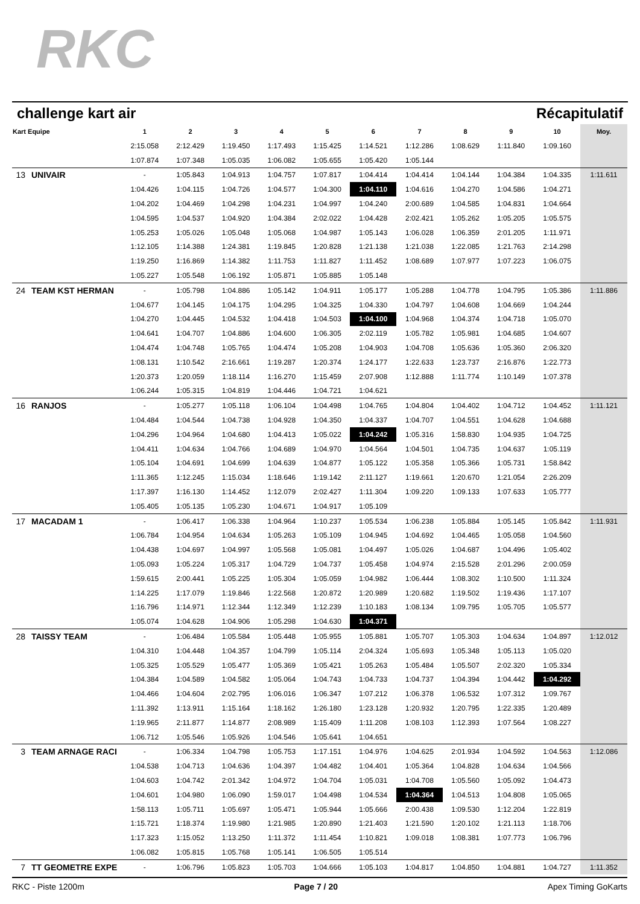RKC
challenge kart air Récapitulatif
| Kart Equipe | | 1 | 2 | 3 | 4 | 5 | 6 | 7 | 8 | 9 | 10 | Moy. |
| --- | --- | --- | --- | --- | --- | --- | --- | --- | --- | --- | --- | --- |
| | | 2:15.058 | 2:12.429 | 1:19.450 | 1:17.493 | 1:15.425 | 1:14.521 | 1:12.286 | 1:08.629 | 1:11.840 | 1:09.160 | |
| | | 1:07.874 | 1:07.348 | 1:05.035 | 1:06.082 | 1:05.655 | 1:05.420 | 1:05.144 | | | | |
| 13 | UNIVAIR | - | 1:05.843 | 1:04.913 | 1:04.757 | 1:07.817 | 1:04.414 | 1:04.414 | 1:04.144 | 1:04.384 | 1:04.335 | 1:11.611 |
| | | 1:04.426 | 1:04.115 | 1:04.726 | 1:04.577 | 1:04.300 | 1:04.110 | 1:04.616 | 1:04.270 | 1:04.586 | 1:04.271 | |
| | | 1:04.202 | 1:04.469 | 1:04.298 | 1:04.231 | 1:04.997 | 1:04.240 | 2:00.689 | 1:04.585 | 1:04.831 | 1:04.664 | |
| | | 1:04.595 | 1:04.537 | 1:04.920 | 1:04.384 | 2:02.022 | 1:04.428 | 2:02.421 | 1:05.262 | 1:05.205 | 1:05.575 | |
| | | 1:05.253 | 1:05.026 | 1:05.048 | 1:05.068 | 1:04.987 | 1:05.143 | 1:06.028 | 1:06.359 | 2:01.205 | 1:11.971 | |
| | | 1:12.105 | 1:14.388 | 1:24.381 | 1:19.845 | 1:20.828 | 1:21.138 | 1:21.038 | 1:22.085 | 1:21.763 | 2:14.298 | |
| | | 1:19.250 | 1:16.869 | 1:14.382 | 1:11.753 | 1:11.827 | 1:11.452 | 1:08.689 | 1:07.977 | 1:07.223 | 1:06.075 | |
| | | 1:05.227 | 1:05.548 | 1:06.192 | 1:05.871 | 1:05.885 | 1:05.148 | | | | | |
| 24 | TEAM KST HERMAN | - | 1:05.798 | 1:04.886 | 1:05.142 | 1:04.911 | 1:05.177 | 1:05.288 | 1:04.778 | 1:04.795 | 1:05.386 | 1:11.886 |
| | | 1:04.677 | 1:04.145 | 1:04.175 | 1:04.295 | 1:04.325 | 1:04.330 | 1:04.797 | 1:04.608 | 1:04.669 | 1:04.244 | |
| | | 1:04.270 | 1:04.445 | 1:04.532 | 1:04.418 | 1:04.503 | 1:04.100 | 1:04.968 | 1:04.374 | 1:04.718 | 1:05.070 | |
| | | 1:04.641 | 1:04.707 | 1:04.886 | 1:04.600 | 1:06.305 | 2:02.119 | 1:05.782 | 1:05.981 | 1:04.685 | 1:04.607 | |
| | | 1:04.474 | 1:04.748 | 1:05.765 | 1:04.474 | 1:05.208 | 1:04.903 | 1:04.708 | 1:05.636 | 1:05.360 | 2:06.320 | |
| | | 1:08.131 | 1:10.542 | 2:16.661 | 1:19.287 | 1:20.374 | 1:24.177 | 1:22.633 | 1:23.737 | 2:16.876 | 1:22.773 | |
| | | 1:20.373 | 1:20.059 | 1:18.114 | 1:16.270 | 1:15.459 | 2:07.908 | 1:12.888 | 1:11.774 | 1:10.149 | 1:07.378 | |
| | | 1:06.244 | 1:05.315 | 1:04.819 | 1:04.446 | 1:04.721 | 1:04.621 | | | | | |
| 16 | RANJOS | - | 1:05.277 | 1:05.118 | 1:06.104 | 1:04.498 | 1:04.765 | 1:04.804 | 1:04.402 | 1:04.712 | 1:04.452 | 1:11.121 |
| | | 1:04.484 | 1:04.544 | 1:04.738 | 1:04.928 | 1:04.350 | 1:04.337 | 1:04.707 | 1:04.551 | 1:04.628 | 1:04.688 | |
| | | 1:04.296 | 1:04.964 | 1:04.680 | 1:04.413 | 1:05.022 | 1:04.242 | 1:05.316 | 1:58.830 | 1:04.935 | 1:04.725 | |
| | | 1:04.411 | 1:04.634 | 1:04.766 | 1:04.689 | 1:04.970 | 1:04.564 | 1:04.501 | 1:04.735 | 1:04.637 | 1:05.119 | |
| | | 1:05.104 | 1:04.691 | 1:04.699 | 1:04.639 | 1:04.877 | 1:05.122 | 1:05.358 | 1:05.366 | 1:05.731 | 1:58.842 | |
| | | 1:11.365 | 1:12.245 | 1:15.034 | 1:18.646 | 1:19.142 | 2:11.127 | 1:19.661 | 1:20.670 | 1:21.054 | 2:26.209 | |
| | | 1:17.397 | 1:16.130 | 1:14.452 | 1:12.079 | 2:02.427 | 1:11.304 | 1:09.220 | 1:09.133 | 1:07.633 | 1:05.777 | |
| | | 1:05.405 | 1:05.135 | 1:05.230 | 1:04.671 | 1:04.917 | 1:05.109 | | | | | |
| 17 | MACADAM 1 | - | 1:06.417 | 1:06.338 | 1:04.964 | 1:10.237 | 1:05.534 | 1:06.238 | 1:05.884 | 1:05.145 | 1:05.842 | 1:11.931 |
| | | 1:06.784 | 1:04.954 | 1:04.634 | 1:05.263 | 1:05.109 | 1:04.945 | 1:04.692 | 1:04.465 | 1:05.058 | 1:04.560 | |
| | | 1:04.438 | 1:04.697 | 1:04.997 | 1:05.568 | 1:05.081 | 1:04.497 | 1:05.026 | 1:04.687 | 1:04.496 | 1:05.402 | |
| | | 1:05.093 | 1:05.224 | 1:05.317 | 1:04.729 | 1:04.737 | 1:05.458 | 1:04.974 | 2:15.528 | 2:01.296 | 2:00.059 | |
| | | 1:59.615 | 2:00.441 | 1:05.225 | 1:05.304 | 1:05.059 | 1:04.982 | 1:06.444 | 1:08.302 | 1:10.500 | 1:11.324 | |
| | | 1:14.225 | 1:17.079 | 1:19.846 | 1:22.568 | 1:20.872 | 1:20.989 | 1:20.682 | 1:19.502 | 1:19.436 | 1:17.107 | |
| | | 1:16.796 | 1:14.971 | 1:12.344 | 1:12.349 | 1:12.239 | 1:10.183 | 1:08.134 | 1:09.795 | 1:05.705 | 1:05.577 | |
| | | 1:05.074 | 1:04.628 | 1:04.906 | 1:05.298 | 1:04.630 | 1:04.371 | | | | | |
| 28 | TAISSY TEAM | - | 1:06.484 | 1:05.584 | 1:05.448 | 1:05.955 | 1:05.881 | 1:05.707 | 1:05.303 | 1:04.634 | 1:04.897 | 1:12.012 |
| | | 1:04.310 | 1:04.448 | 1:04.357 | 1:04.799 | 1:05.114 | 2:04.324 | 1:05.693 | 1:05.348 | 1:05.113 | 1:05.020 | |
| | | 1:05.325 | 1:05.529 | 1:05.477 | 1:05.369 | 1:05.421 | 1:05.263 | 1:05.484 | 1:05.507 | 2:02.320 | 1:05.334 | |
| | | 1:04.384 | 1:04.589 | 1:04.582 | 1:05.064 | 1:04.743 | 1:04.733 | 1:04.737 | 1:04.394 | 1:04.442 | 1:04.292 | |
| | | 1:04.466 | 1:04.604 | 2:02.795 | 1:06.016 | 1:06.347 | 1:07.212 | 1:06.378 | 1:06.532 | 1:07.312 | 1:09.767 | |
| | | 1:11.392 | 1:13.911 | 1:15.164 | 1:18.162 | 1:26.180 | 1:23.128 | 1:20.932 | 1:20.795 | 1:22.335 | 1:20.489 | |
| | | 1:19.965 | 2:11.877 | 1:14.877 | 2:08.989 | 1:15.409 | 1:11.208 | 1:08.103 | 1:12.393 | 1:07.564 | 1:08.227 | |
| | | 1:06.712 | 1:05.546 | 1:05.926 | 1:04.546 | 1:05.641 | 1:04.651 | | | | | |
| 3 | TEAM ARNAGE RACI | - | 1:06.334 | 1:04.798 | 1:05.753 | 1:17.151 | 1:04.976 | 1:04.625 | 2:01.934 | 1:04.592 | 1:04.563 | 1:12.086 |
| | | 1:04.538 | 1:04.713 | 1:04.636 | 1:04.397 | 1:04.482 | 1:04.401 | 1:05.364 | 1:04.828 | 1:04.634 | 1:04.566 | |
| | | 1:04.603 | 1:04.742 | 2:01.342 | 1:04.972 | 1:04.704 | 1:05.031 | 1:04.708 | 1:05.560 | 1:05.092 | 1:04.473 | |
| | | 1:04.601 | 1:04.980 | 1:06.090 | 1:59.017 | 1:04.498 | 1:04.534 | 1:04.364 | 1:04.513 | 1:04.808 | 1:05.065 | |
| | | 1:58.113 | 1:05.711 | 1:05.697 | 1:05.471 | 1:05.944 | 1:05.666 | 2:00.438 | 1:09.530 | 1:12.204 | 1:22.819 | |
| | | 1:15.721 | 1:18.374 | 1:19.980 | 1:21.985 | 1:20.890 | 1:21.403 | 1:21.590 | 1:20.102 | 1:21.113 | 1:18.706 | |
| | | 1:17.323 | 1:15.052 | 1:13.250 | 1:11.372 | 1:11.454 | 1:10.821 | 1:09.018 | 1:08.381 | 1:07.773 | 1:06.796 | |
| | | 1:06.082 | 1:05.815 | 1:05.768 | 1:05.141 | 1:06.505 | 1:05.514 | | | | | |
| 7 | TT GEOMETRE EXPE | - | 1:06.796 | 1:05.823 | 1:05.703 | 1:04.666 | 1:05.103 | 1:04.817 | 1:04.850 | 1:04.881 | 1:04.727 | 1:11.352 |
RKC - Piste 1200m Page 7 / 20 Apex Timing GoKarts